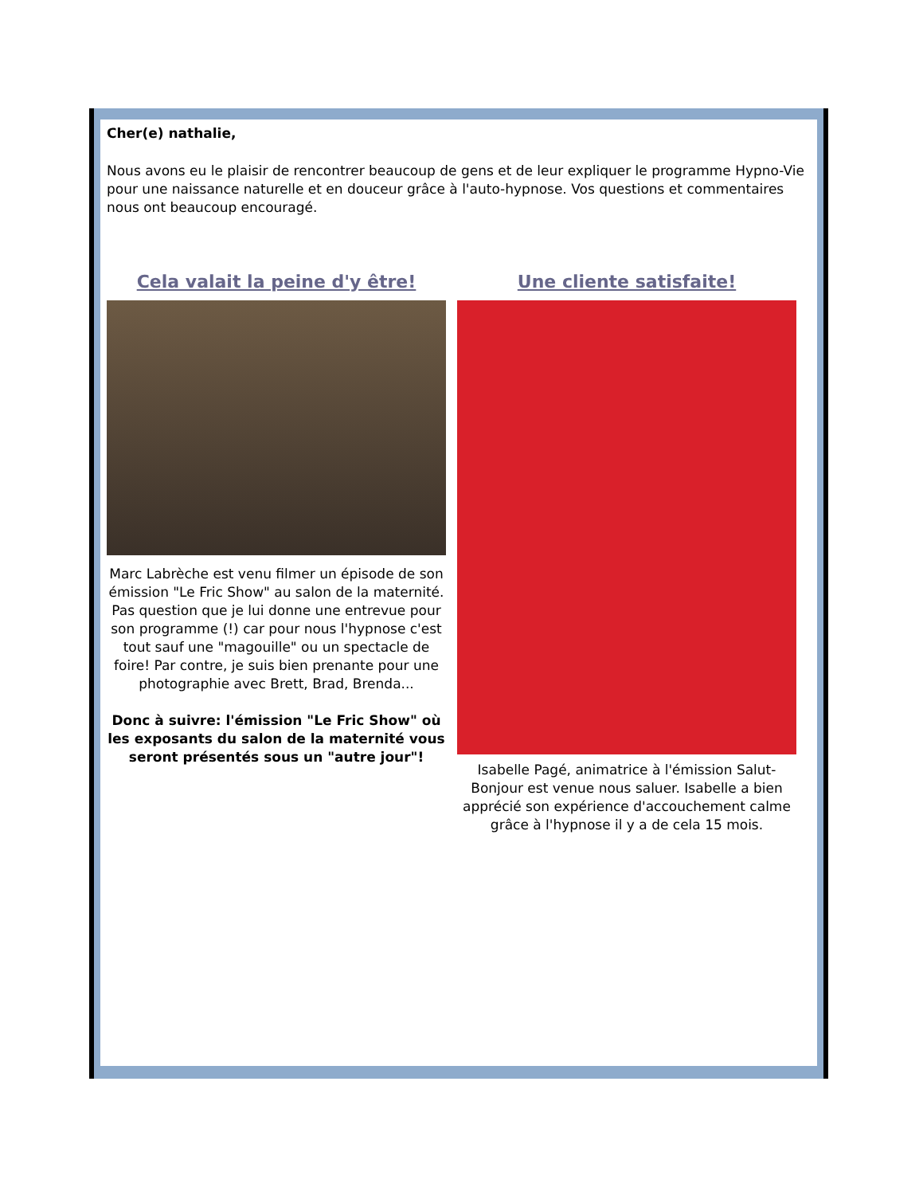Cher(e) nathalie,
Nous avons eu le plaisir de rencontrer beaucoup de gens et de leur expliquer le programme Hypno-Vie pour une naissance naturelle et en douceur grâce à l'auto-hypnose. Vos questions et commentaires nous ont beaucoup encouragé.
Cela valait la peine d'y être!
Marc Labrèche est venu filmer un épisode de son émission "Le Fric Show" au salon de la maternité. Pas question que je lui donne une entrevue pour son programme (!) car pour nous l'hypnose c'est tout sauf une "magouille" ou un spectacle de foire! Par contre, je suis bien prenante pour une photographie avec Brett, Brad, Brenda...
Donc à suivre: l'émission "Le Fric Show" où les exposants du salon de la maternité vous seront présentés sous un "autre jour"!
Une cliente satisfaite!
Isabelle Pagé, animatrice à l'émission Salut-Bonjour est venue nous saluer. Isabelle a bien apprécié son expérience d'accouchement calme grâce à l'hypnose il y a de cela 15 mois.